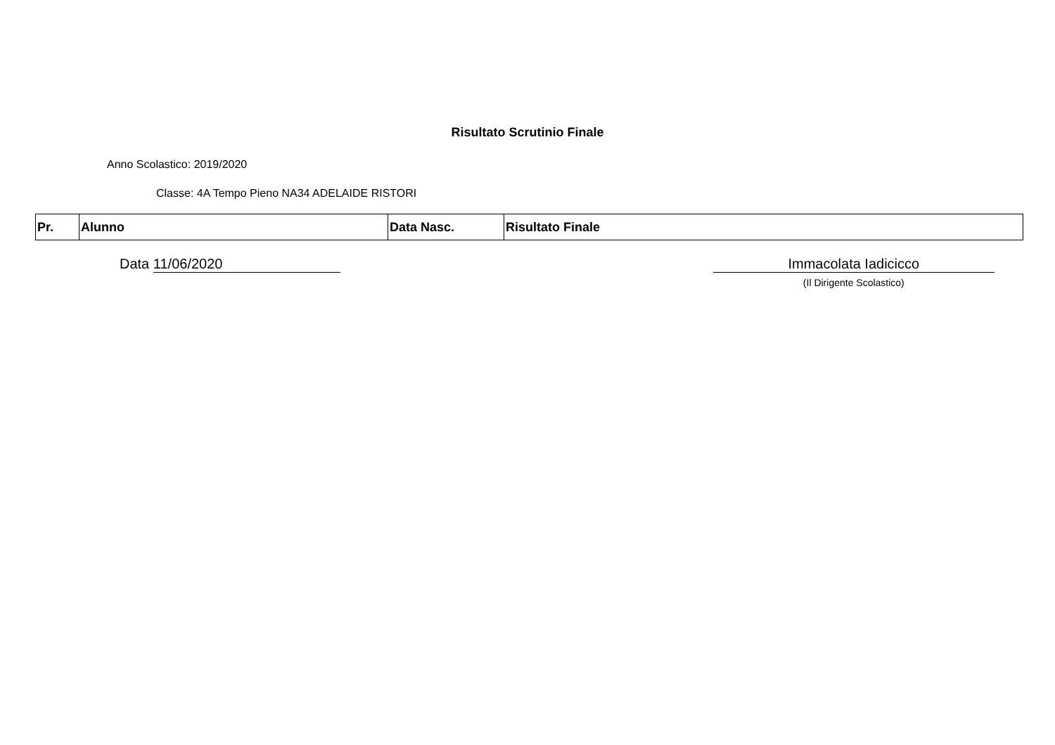Risultato Scrutinio Finale
Anno Scolastico: 2019/2020
Classe: 4A Tempo Pieno NA34 ADELAIDE RISTORI
| Pr. | Alunno | Data Nasc. | Risultato Finale |
| --- | --- | --- | --- |
Data 11/06/2020 Immacolata Iadicicco
(Il Dirigente Scolastico)